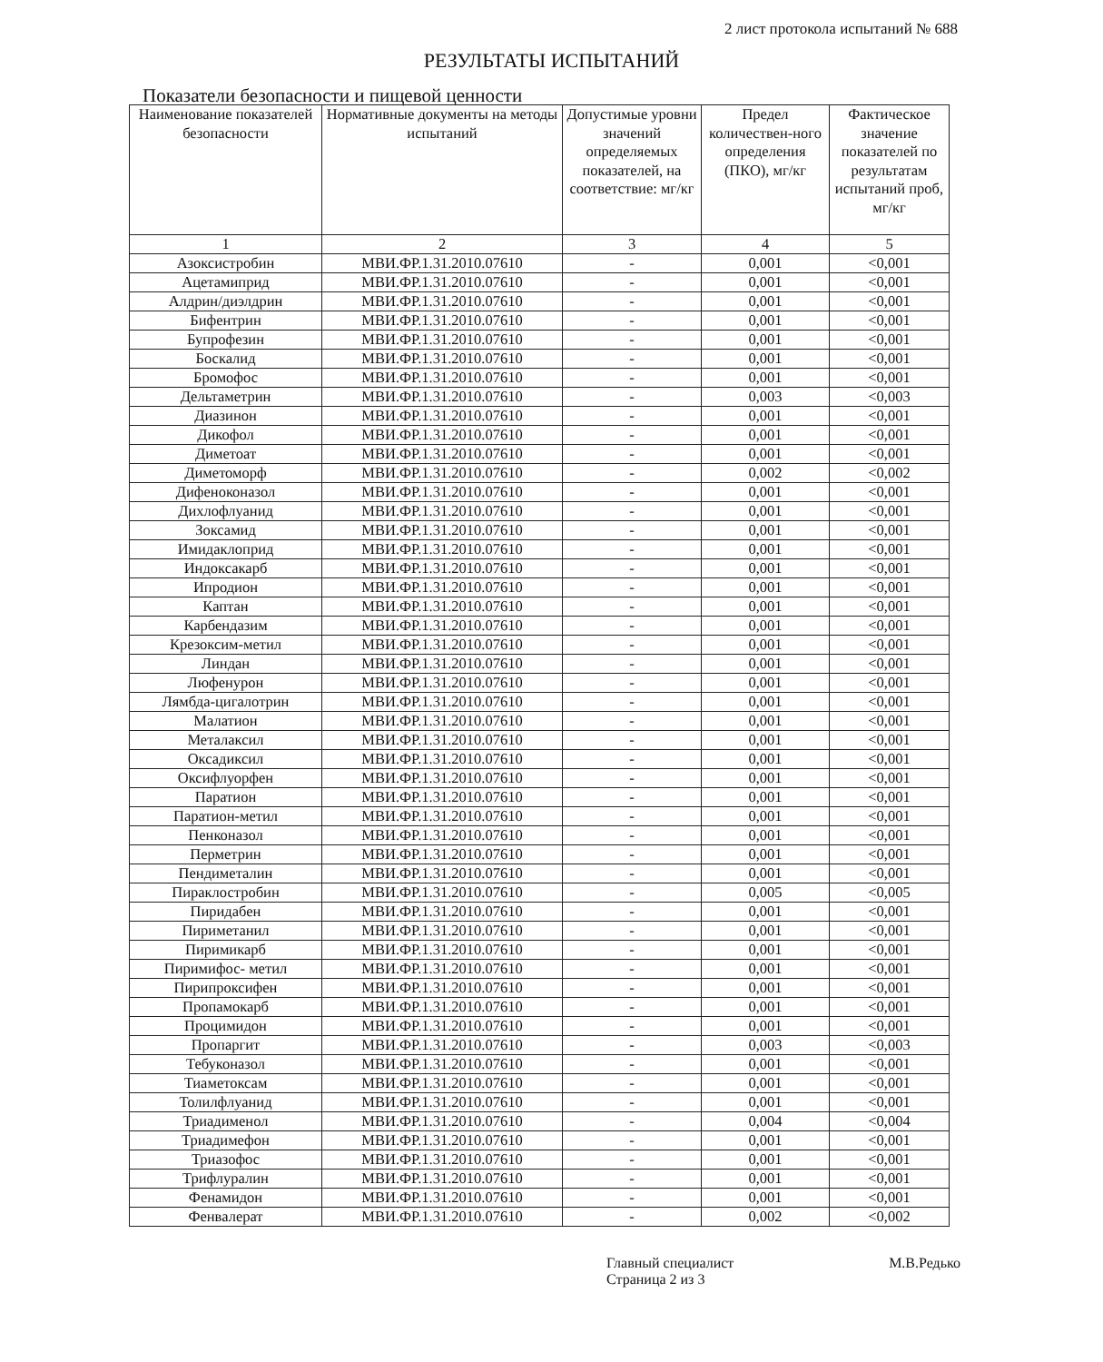2 лист протокола испытаний № 688
РЕЗУЛЬТАТЫ ИСПЫТАНИЙ
Показатели безопасности и пищевой ценности
| Наименование показателей безопасности | Нормативные документы на методы испытаний | Допустимые уровни значений определяемых показателей, на соответствие: мг/кг | Предел количествен-ного определения (ПКО), мг/кг | Фактическое значение показателей по результатам испытаний проб, мг/кг |
| --- | --- | --- | --- | --- |
| 1 | 2 | 3 | 4 | 5 |
| Азоксистробин | МВИ.ФР.1.31.2010.07610 | - | 0,001 | <0,001 |
| Ацетамиприд | МВИ.ФР.1.31.2010.07610 | - | 0,001 | <0,001 |
| Алдрин/диэлдрин | МВИ.ФР.1.31.2010.07610 | - | 0,001 | <0,001 |
| Бифентрин | МВИ.ФР.1.31.2010.07610 | - | 0,001 | <0,001 |
| Бупрофезин | МВИ.ФР.1.31.2010.07610 | - | 0,001 | <0,001 |
| Боскалид | МВИ.ФР.1.31.2010.07610 | - | 0,001 | <0,001 |
| Бромофос | МВИ.ФР.1.31.2010.07610 | - | 0,001 | <0,001 |
| Дельтаметрин | МВИ.ФР.1.31.2010.07610 | - | 0,003 | <0,003 |
| Диазинон | МВИ.ФР.1.31.2010.07610 | - | 0,001 | <0,001 |
| Дикофол | МВИ.ФР.1.31.2010.07610 | - | 0,001 | <0,001 |
| Диметоат | МВИ.ФР.1.31.2010.07610 | - | 0,001 | <0,001 |
| Диметоморф | МВИ.ФР.1.31.2010.07610 | - | 0,002 | <0,002 |
| Дифеноконазол | МВИ.ФР.1.31.2010.07610 | - | 0,001 | <0,001 |
| Дихлофлуанид | МВИ.ФР.1.31.2010.07610 | - | 0,001 | <0,001 |
| Зоксамид | МВИ.ФР.1.31.2010.07610 | - | 0,001 | <0,001 |
| Имидаклоприд | МВИ.ФР.1.31.2010.07610 | - | 0,001 | <0,001 |
| Индоксакарб | МВИ.ФР.1.31.2010.07610 | - | 0,001 | <0,001 |
| Ипродион | МВИ.ФР.1.31.2010.07610 | - | 0,001 | <0,001 |
| Каптан | МВИ.ФР.1.31.2010.07610 | - | 0,001 | <0,001 |
| Карбендазим | МВИ.ФР.1.31.2010.07610 | - | 0,001 | <0,001 |
| Крезоксим-метил | МВИ.ФР.1.31.2010.07610 | - | 0,001 | <0,001 |
| Линдан | МВИ.ФР.1.31.2010.07610 | - | 0,001 | <0,001 |
| Люфенурон | МВИ.ФР.1.31.2010.07610 | - | 0,001 | <0,001 |
| Лямбда-цигалотрин | МВИ.ФР.1.31.2010.07610 | - | 0,001 | <0,001 |
| Малатион | МВИ.ФР.1.31.2010.07610 | - | 0,001 | <0,001 |
| Металаксил | МВИ.ФР.1.31.2010.07610 | - | 0,001 | <0,001 |
| Оксадиксил | МВИ.ФР.1.31.2010.07610 | - | 0,001 | <0,001 |
| Оксифлуорфен | МВИ.ФР.1.31.2010.07610 | - | 0,001 | <0,001 |
| Паратион | МВИ.ФР.1.31.2010.07610 | - | 0,001 | <0,001 |
| Паратион-метил | МВИ.ФР.1.31.2010.07610 | - | 0,001 | <0,001 |
| Пенконазол | МВИ.ФР.1.31.2010.07610 | - | 0,001 | <0,001 |
| Перметрин | МВИ.ФР.1.31.2010.07610 | - | 0,001 | <0,001 |
| Пендиметалин | МВИ.ФР.1.31.2010.07610 | - | 0,001 | <0,001 |
| Пираклостробин | МВИ.ФР.1.31.2010.07610 | - | 0,005 | <0,005 |
| Пиридабен | МВИ.ФР.1.31.2010.07610 | - | 0,001 | <0,001 |
| Пириметанил | МВИ.ФР.1.31.2010.07610 | - | 0,001 | <0,001 |
| Пиримикарб | МВИ.ФР.1.31.2010.07610 | - | 0,001 | <0,001 |
| Пиримифос- метил | МВИ.ФР.1.31.2010.07610 | - | 0,001 | <0,001 |
| Пирипроксифен | МВИ.ФР.1.31.2010.07610 | - | 0,001 | <0,001 |
| Пропамокарб | МВИ.ФР.1.31.2010.07610 | - | 0,001 | <0,001 |
| Процимидон | МВИ.ФР.1.31.2010.07610 | - | 0,001 | <0,001 |
| Пропаргит | МВИ.ФР.1.31.2010.07610 | - | 0,003 | <0,003 |
| Тебуконазол | МВИ.ФР.1.31.2010.07610 | - | 0,001 | <0,001 |
| Тиаметоксам | МВИ.ФР.1.31.2010.07610 | - | 0,001 | <0,001 |
| Толилфлуанид | МВИ.ФР.1.31.2010.07610 | - | 0,001 | <0,001 |
| Триадименол | МВИ.ФР.1.31.2010.07610 | - | 0,004 | <0,004 |
| Триадимефон | МВИ.ФР.1.31.2010.07610 | - | 0,001 | <0,001 |
| Триазофос | МВИ.ФР.1.31.2010.07610 | - | 0,001 | <0,001 |
| Трифлуралин | МВИ.ФР.1.31.2010.07610 | - | 0,001 | <0,001 |
| Фенамидон | МВИ.ФР.1.31.2010.07610 | - | 0,001 | <0,001 |
| Фенвалерат | МВИ.ФР.1.31.2010.07610 | - | 0,002 | <0,002 |
Главный специалист М.В.Редько
Страница 2 из 3